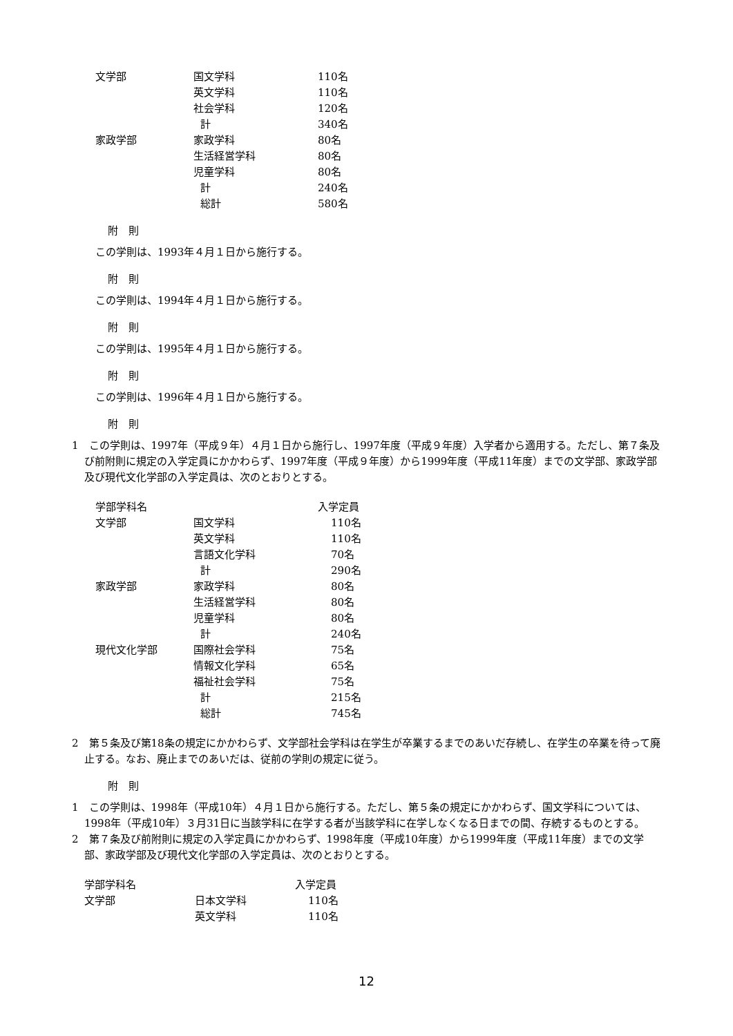| 文学部 | 国文学科 | 110名 |
| | 英文学科 | 110名 |
| | 社会学科 | 120名 |
| | 計 | 340名 |
| 家政学部 | 家政学科 | 80名 |
| | 生活経営学科 | 80名 |
| | 児童学科 | 80名 |
| | 計 | 240名 |
| | 総計 | 580名 |
附　則
この学則は、1993年４月１日から施行する。
附　則
この学則は、1994年４月１日から施行する。
附　則
この学則は、1995年４月１日から施行する。
附　則
この学則は、1996年４月１日から施行する。
附　則
1　この学則は、1997年（平成９年）４月１日から施行し、1997年度（平成９年度）入学者から適用する。ただし、第７条及び前附則に規定の入学定員にかかわらず、1997年度（平成９年度）から1999年度（平成11年度）までの文学部、家政学部及び現代文化学部の入学定員は、次のとおりとする。
| 学部学科名 | | 入学定員 |
| 文学部 | 国文学科 | 110名 |
| | 英文学科 | 110名 |
| | 言語文化学科 | 70名 |
| | 計 | 290名 |
| 家政学部 | 家政学科 | 80名 |
| | 生活経営学科 | 80名 |
| | 児童学科 | 80名 |
| | 計 | 240名 |
| 現代文化学部 | 国際社会学科 | 75名 |
| | 情報文化学科 | 65名 |
| | 福祉社会学科 | 75名 |
| | 計 | 215名 |
| | 総計 | 745名 |
2　第５条及び第18条の規定にかかわらず、文学部社会学科は在学生が卒業するまでのあいだ存続し、在学生の卒業を待って廃止する。なお、廃止までのあいだは、従前の学則の規定に従う。
附　則
1　この学則は、1998年（平成10年）４月１日から施行する。ただし、第５条の規定にかかわらず、国文学科については、1998年（平成10年）３月31日に当該学科に在学する者が当該学科に在学しなくなる日までの間、存続するものとする。
2　第７条及び前附則に規定の入学定員にかかわらず、1998年度（平成10年度）から1999年度（平成11年度）までの文学部、家政学部及び現代文化学部の入学定員は、次のとおりとする。
| 学部学科名 | | 入学定員 |
| 文学部 | 日本文学科 | 110名 |
| | 英文学科 | 110名 |
12